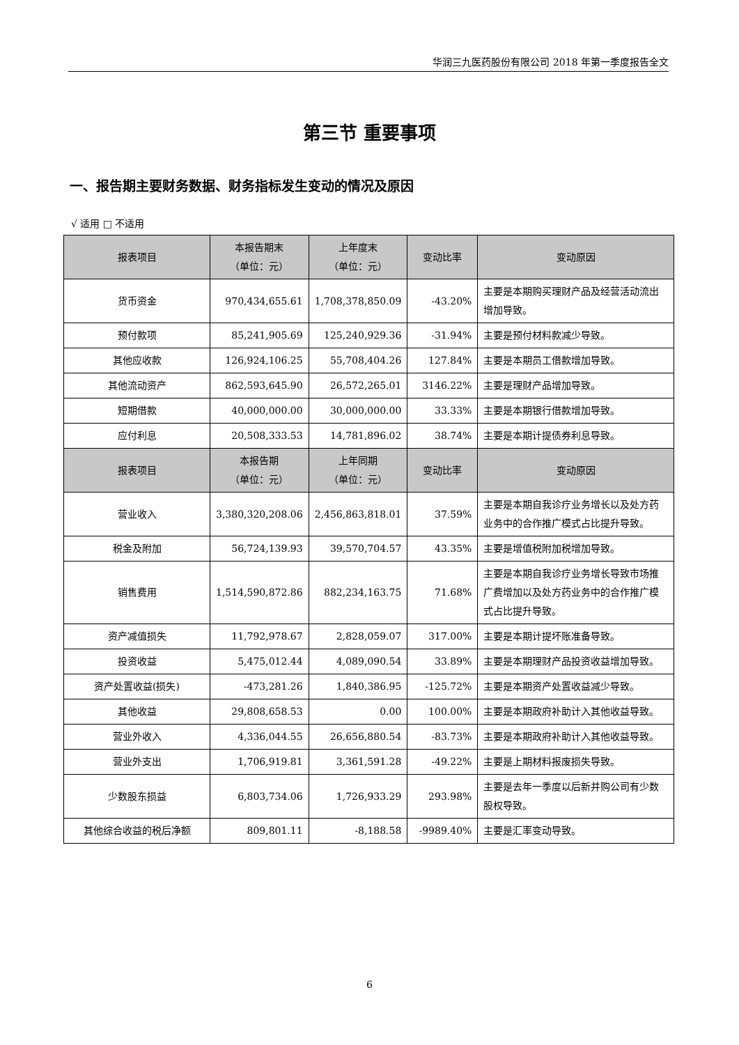华润三九医药股份有限公司 2018 年第一季度报告全文
第三节 重要事项
一、报告期主要财务数据、财务指标发生变动的情况及原因
√ 适用 □ 不适用
| 报表项目 | 本报告期末 （单位：元） | 上年度末 （单位：元） | 变动比率 | 变动原因 |
| --- | --- | --- | --- | --- |
| 货币资金 | 970,434,655.61 | 1,708,378,850.09 | -43.20% | 主要是本期购买理财产品及经营活动流出增加导致。 |
| 预付款项 | 85,241,905.69 | 125,240,929.36 | -31.94% | 主要是预付材料款减少导致。 |
| 其他应收款 | 126,924,106.25 | 55,708,404.26 | 127.84% | 主要是本期员工借款增加导致。 |
| 其他流动资产 | 862,593,645.90 | 26,572,265.01 | 3146.22% | 主要是理财产品增加导致。 |
| 短期借款 | 40,000,000.00 | 30,000,000.00 | 33.33% | 主要是本期银行借款增加导致。 |
| 应付利息 | 20,508,333.53 | 14,781,896.02 | 38.74% | 主要是本期计提债券利息导致。 |
| 报表项目 | 本报告期 （单位：元） | 上年同期 （单位：元） | 变动比率 | 变动原因 |
| 营业收入 | 3,380,320,208.06 | 2,456,863,818.01 | 37.59% | 主要是本期自我诊疗业务增长以及处方药业务中的合作推广模式占比提升导致。 |
| 税金及附加 | 56,724,139.93 | 39,570,704.57 | 43.35% | 主要是增值税附加税增加导致。 |
| 销售费用 | 1,514,590,872.86 | 882,234,163.75 | 71.68% | 主要是本期自我诊疗业务增长导致市场推广费增加以及处方药业务中的合作推广模式占比提升导致。 |
| 资产减值损失 | 11,792,978.67 | 2,828,059.07 | 317.00% | 主要是本期计提坏账准备导致。 |
| 投资收益 | 5,475,012.44 | 4,089,090.54 | 33.89% | 主要是本期理财产品投资收益增加导致。 |
| 资产处置收益(损失) | -473,281.26 | 1,840,386.95 | -125.72% | 主要是本期资产处置收益减少导致。 |
| 其他收益 | 29,808,658.53 | 0.00 | 100.00% | 主要是本期政府补助计入其他收益导致。 |
| 营业外收入 | 4,336,044.55 | 26,656,880.54 | -83.73% | 主要是本期政府补助计入其他收益导致。 |
| 营业外支出 | 1,706,919.81 | 3,361,591.28 | -49.22% | 主要是上期材料报废损失导致。 |
| 少数股东损益 | 6,803,734.06 | 1,726,933.29 | 293.98% | 主要是去年一季度以后新并购公司有少数股权导致。 |
| 其他综合收益的税后净额 | 809,801.11 | -8,188.58 | -9989.40% | 主要是汇率变动导致。 |
6